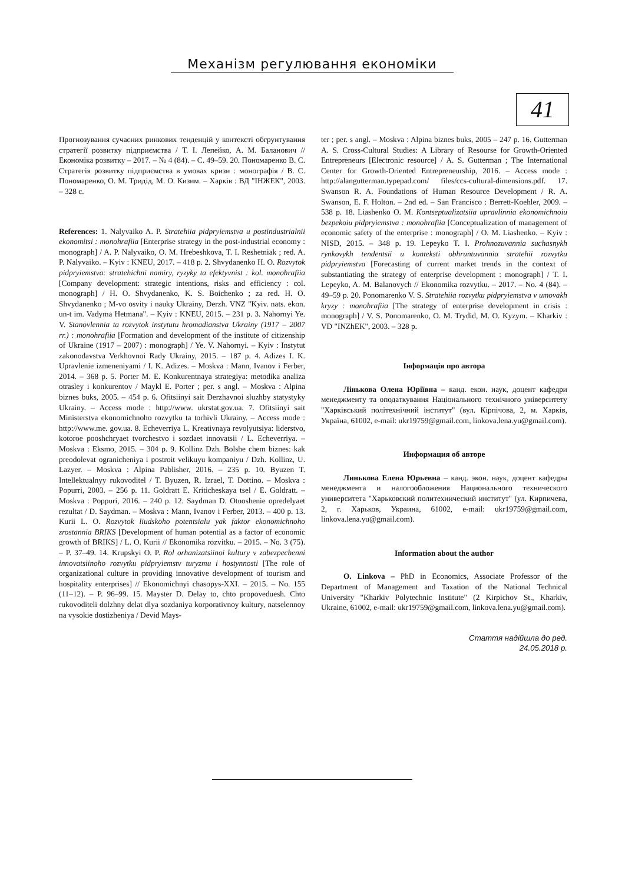Механізм регулювання економіки
41
Прогнозування сучасних ринкових тенденцій у контексті обгрунтування стратегії розвитку підприємства / Т. І. Лепейко, А. М. Баланович // Економіка розвитку – 2017. – № 4 (84). – С. 49–59. 20. Пономаренко В. С. Стратегія розвитку підприємства в умовах кризи : монографія / В. С. Пономаренко, О. М. Тридід, М. О. Кизим. – Харків : ВД "ІНЖЕК", 2003. – 328 с.
References: 1. Nalyvaiko A. P. Stratehiia pidpryiemstva u postindustrialnii ekonomitsi : monohrafiia [Enterprise strategy in the post-industrial economy : monograph] / A. P. Nalyvaiko, O. M. Hrebeshkova, T. I. Reshetniak ; red. A. P. Nalyvaiko. – Kyiv : KNEU, 2017. – 418 p. 2. Shvydanenko H. O. Rozvytok pidpryiemstva: stratehichni namiry, ryzyky ta efektyvnist : kol. monohrafiia [Company development: strategic intentions, risks and efficiency : col. monograph] / H. O. Shvydanenko, K. S. Boichenko ; za red. H. O. Shvydanenko ; M-vo osvity i nauky Ukrainy, Derzh. VNZ "Kyiv. nats. ekon. un-t im. Vadyma Hetmana". – Kyiv : KNEU, 2015. – 231 p. 3. Nahornyi Ye. V. Stanovlennia ta rozvytok instytutu hromadianstva Ukrainy (1917 – 2007 rr.) : monohrafiia [Formation and development of the institute of citizenship of Ukraine (1917 – 2007) : monograph] / Ye. V. Nahornyi. – Kyiv : Instytut zakonodavstva Verkhovnoi Rady Ukrainy, 2015. – 187 p. 4. Adizes I. K. Upravlenie izmeneniyami / I. K. Adizes. – Moskva : Mann, Ivanov i Ferber, 2014. – 368 p. 5. Porter M. E. Konkurentnaya strategiya: metodika analiza otrasley i konkurentov / Maykl E. Porter ; per. s angl. – Moskva : Alpina biznes buks, 2005. – 454 p. 6. Ofitsiinyi sait Derzhavnoi sluzhby statystyky Ukrainy. – Access mode : http://www. ukrstat.gov.ua. 7. Ofitsiinyi sait Ministerstva ekonomichnoho rozvytku ta torhivli Ukrainy. – Access mode : http://www.me. gov.ua. 8. Echeverriya L. Kreativnaya revolyutsiya: liderstvo, kotoroe pooshchryaet tvorchestvo i sozdaet innovatsii / L. Echeverriya. – Moskva : Eksmo, 2015. – 304 p. 9. Kollinz Dzh. Bolshe chem biznes: kak preodolevat ogranicheniya i postroit velikuyu kompaniyu / Dzh. Kollinz, U. Lazyer. – Moskva : Alpina Pablisher, 2016. – 235 p. 10. Byuzen T. Intellektualnyy rukovoditel / T. Byuzen, R. Izrael, T. Dottino. – Moskva : Popurri, 2003. – 256 p. 11. Goldratt E. Kriticheskaya tsel / E. Goldratt. – Moskva : Poppuri, 2016. – 240 p. 12. Saydman D. Otnoshenie opredelyaet rezultat / D. Saydman. – Moskva : Mann, Ivanov i Ferber, 2013. – 400 p. 13. Kurii L. O. Rozvytok liudskoho potentsialu yak faktor ekonomichnoho zrostannia BRIKS [Development of human potential as a factor of economic growth of BRIKS] / L. O. Kurii // Ekonomika rozvitku. – 2015. – No. 3 (75). – P. 37–49. 14. Krupskyi O. P. Rol orhanizatsiinoi kultury v zabezpechenni innovatsiinoho rozvytku pidpryiemstv turyzmu i hostynnosti [The role of organizational culture in providing innovative development of tourism and hospitality enterprises] // Ekonomichnyi chasopys-XXI. – 2015. – No. 155 (11–12). – P. 96–99. 15. Mayster D. Delay to, chto propoveduesh. Chto rukovoditeli dolzhny delat dlya sozdaniya korporativnoy kultury, natselennoy na vysokie dostizheniya / Devid Mays-
ter ; per. s angl. – Moskva : Alpina biznes buks, 2005 – 247 p. 16. Gutterman A. S. Cross-Cultural Studies: A Library of Resourse for Growth-Oriented Entrepreneurs [Electronic resource] / A. S. Gutterman ; The International Center for Growth-Oriented Entrepreneurship, 2016. – Access mode : http://alangutterman.typepad.com/ files/ccs-cultural-dimensions.pdf. 17. Swanson R. A. Foundations of Human Resource Development / R. A. Swanson, E. F. Holton. – 2nd ed. – San Francisco : Berrett-Koehler, 2009. – 538 p. 18. Liashenko O. M. Kontseptualizatsiia upravlinnia ekonomichnoiu bezpekoiu pidpryiemstva : monohrafiia [Conceptualization of management of economic safety of the enterprise : monograph] / O. M. Liashenko. – Kyiv : NISD, 2015. – 348 p. 19. Lepeyko T. I. Prohnozuvannia suchasnykh rynkovykh tendentsii u konteksti obhruntuvannia stratehii rozvytku pidpryiemstva [Forecasting of current market trends in the context of substantiating the strategy of enterprise development : monograph] / T. I. Lepeyko, A. M. Balanovych // Ekonomika rozvytku. – 2017. – No. 4 (84). – 49–59 p. 20. Ponomarenko V. S. Stratehiia rozvytku pidpryiemstva v umovakh kryzy : monohrafiia [The strategy of enterprise development in crisis : monograph] / V. S. Ponomarenko, O. M. Trydid, M. O. Kyzym. – Kharkiv : VD "INZhEK", 2003. – 328 p.
Інформація про автора
Лінькова Олена Юріївна – канд. екон. наук, доцент кафедри менеджменту та оподаткування Національного технічного університету "Харківський політехнічний інститут" (вул. Кірпічова, 2, м. Харків, Україна, 61002, e-mail: ukr19759@gmail.com, linkova.lena.yu@gmail.com).
Информация об авторе
Линькова Елена Юрьевна – канд. экон. наук, доцент кафедры менеджмента и налогообложения Национального технического университета "Харьковский политехнический институт" (ул. Кирпичева, 2, г. Харьков, Украина, 61002, e-mail: ukr19759@gmail.com, linkova.lena.yu@gmail.com).
Information about the author
O. Linkova – PhD in Economics, Associate Professor of the Department of Management and Taxation of the National Technical University "Kharkiv Polytechnic Institute" (2 Kirpichov St., Kharkiv, Ukraine, 61002, e-mail: ukr19759@gmail.com, linkova.lena.yu@gmail.com).
Стаття надійшла до ред.
24.05.2018 р.